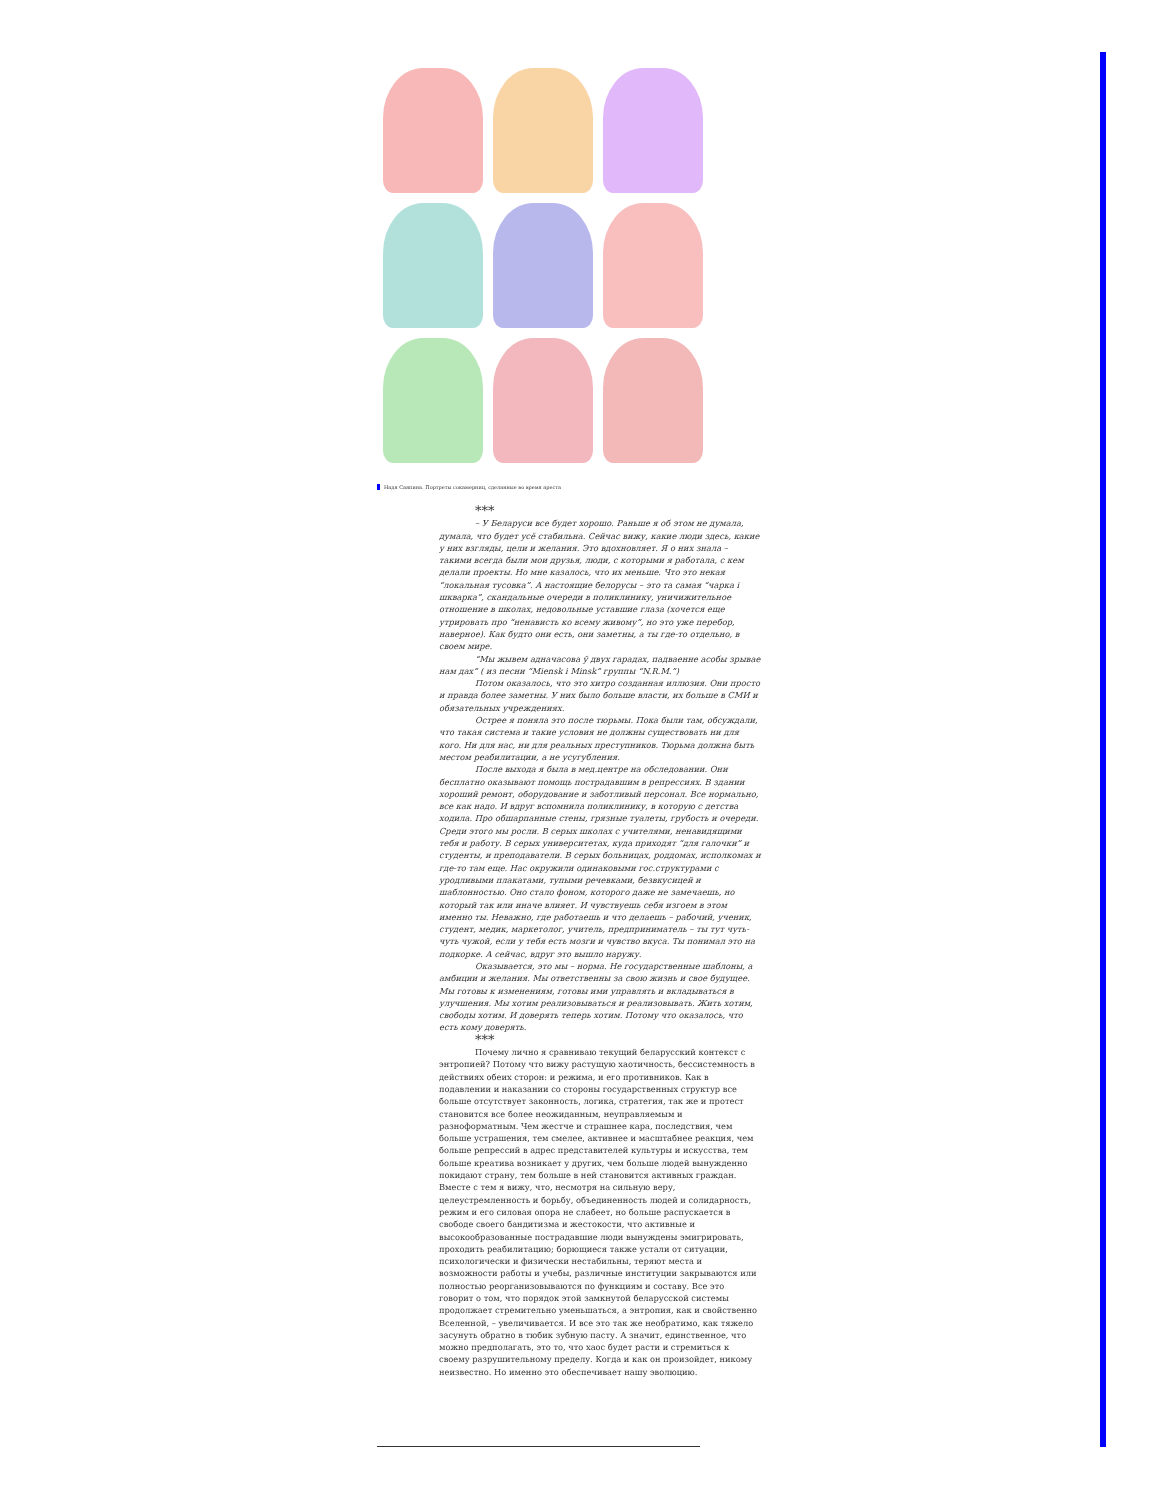Надя Саяпина. Портреты сокамерниц, сделанные во время ареста
***
– У Беларуси все будет хорошо. Раньше я об этом не думала, думала, что будет усё стабильна. Сейчас вижу, какие люди здесь, какие у них взгляды, цели и желания. Это вдохновляет. Я о них знала – такими всегда были мои друзья, люди, с которыми я работала, с кем делали проекты. Но мне казалось, что их меньше. Что это некая “локальная тусовка”. А настоящие белорусы – это та самая “чарка і шкварка”, скандальные очереди в поликлинику, уничижительное отношение в школах, недовольные уставшие глаза (хочется еще утрировать про “ненависть ко всему живому”, но это уже перебор, наверное). Как будто они есть, они заметны, а ты где-то отдельно, в своем мире.
“Мы жывем адначасова ў двух гарадах, падваенне асобы зрывае нам дах” ( из песни “Miensk i Minsk” группы “N.R.M.”)
Потом оказалось, что это хитро созданная иллюзия. Они просто и правда более заметны. У них было больше власти, их больше в СМИ и обязательных учреждениях.
Острее я поняла это после тюрьмы. Пока были там, обсуждали, что такая система и такие условия не должны существовать ни для кого. Ни для нас, ни для реальных преступников. Тюрьма должна быть местом реабилитации, а не усугубления.
После выхода я была в мед.центре на обследовании. Они бесплатно оказывают помощь пострадавшим в репрессиях. В здании хороший ремонт, оборудование и заботливый персонал. Все нормально, все как надо. И вдруг вспомнила поликлинику, в которую с детства ходила. Про обшарпанные стены, грязные туалеты, грубость и очереди. Среди этого мы росли. В серых школах с учителями, ненавидящими тебя и работу. В серых университетах, куда приходят “для галочки” и студенты, и преподаватели. В серых больницах, роддомах, исполкомах и где-то там еще. Нас окружили одинаковыми гос.структурами с уродливыми плакатами, тупыми речевками, безвкусицей и шаблонностью. Оно стало фоном, которого даже не замечаешь, но который так или иначе влияет. И чувствуешь себя изгоем в этом именно ты. Неважно, где работаешь и что делаешь – рабочий, ученик, студент, медик, маркетолог, учитель, предприниматель – ты тут чуть-чуть чужой, если у тебя есть мозги и чувство вкуса. Ты понимал это на подкорке. А сейчас, вдруг это вышло наружу.
Оказывается, это мы – норма. Не государственные шаблоны, а амбиции и желания. Мы ответственны за свою жизнь и свое будущее. Мы готовы к изменениям, готовы ими управлять и вкладываться в улучшения. Мы хотим реализовываться и реализовывать. Жить хотим, свободы хотим. И доверять теперь хотим. Потому что оказалось, что есть кому доверять.
***
Почему лично я сравниваю текущий беларусский контекст с энтропией? Потому что вижу растущую хаотичность, бессистемность в действиях обеих сторон: и режима, и его противников. Как в подавлении и наказании со стороны государственных структур все больше отсутствует законность, логика, стратегия, так же и протест становится все более неожиданным, неуправляемым и разноформатным. Чем жестче и страшнее кара, последствия, чем больше устрашения, тем смелее, активнее и масштабнее реакция, чем больше репрессий в адрес представителей культуры и искусства, тем больше креатива возникает у других, чем больше людей вынужденно покидают страну, тем больше в ней становится активных граждан. Вместе с тем я вижу, что, несмотря на сильную веру, целеустремленность и борьбу, объединенность людей и солидарность, режим и его силовая опора не слабеет, но больше распускается в свободе своего бандитизма и жестокости, что активные и высокообразованные пострадавшие люди вынуждены эмигрировать, проходить реабилитацию; борющиеся также устали от ситуации, психологически и физически нестабильны, теряют места и возможности работы и учебы, различные институции закрываются или полностью реорганизовываются по функциям и составу. Все это говорит о том, что порядок этой замкнутой беларусской системы продолжает стремительно уменьшаться, а энтропия, как и свойственно Вселенной, – увеличивается. И все это так же необратимо, как тяжело засунуть обратно в тюбик зубную пасту. А значит, единственное, что можно предполагать, это то, что хаос будет расти и стремиться к своему разрушительному пределу. Когда и как он произойдет, никому неизвестно. Но именно это обеспечивает нашу эволюцию.